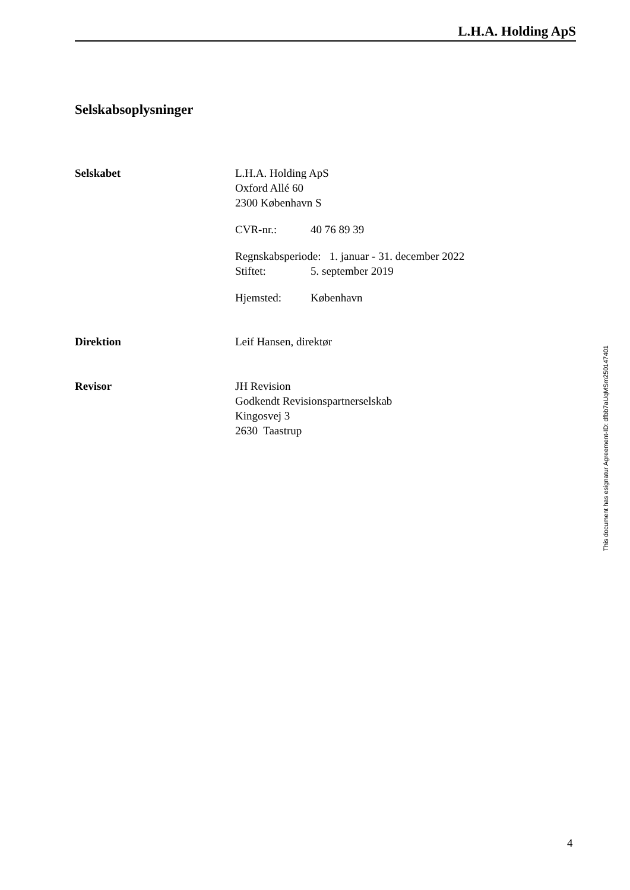L.H.A. Holding ApS
Selskabsoplysninger
Selskabet L.H.A. Holding ApS
Oxford Allé 60
2300 København S
CVR-nr.: 40 76 89 39
Regnskabsperiode: 1. januar - 31. december 2022
Stiftet: 5. september 2019
Hjemsted: København
Direktion Leif Hansen, direktør
Revisor JH Revision
Godkendt Revisionspartnerselskab
Kingosvej 3
2630 Taastrup
This document has esignatur Agreement-ID: dfbb7aUqMSm250147401
4